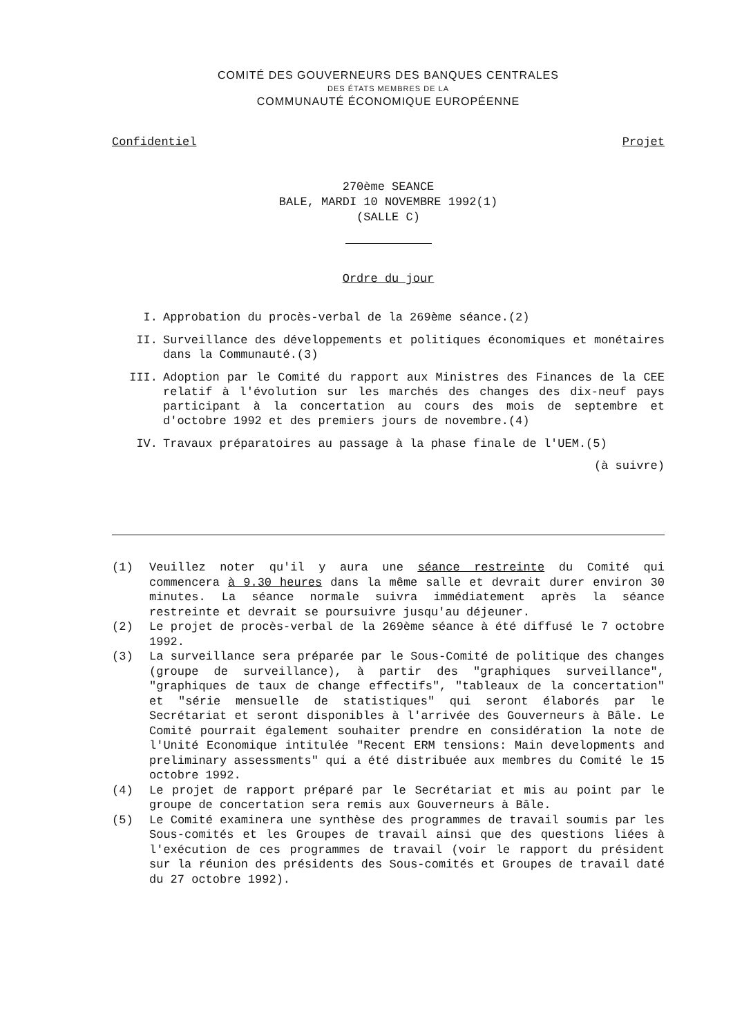COMITÉ DES GOUVERNEURS DES BANQUES CENTRALES
DES ÉTATS MEMBRES DE LA
COMMUNAUTÉ ÉCONOMIQUE EUROPÉENNE
Confidentiel Projet
270ème SEANCE
BALE, MARDI 10 NOVEMBRE 1992(1)
(SALLE C)
Ordre du jour
I. Approbation du procès-verbal de la 269ème séance.(2)
II. Surveillance des développements et politiques économiques et monétaires dans la Communauté.(3)
III. Adoption par le Comité du rapport aux Ministres des Finances de la CEE relatif à l'évolution sur les marchés des changes des dix-neuf pays participant à la concertation au cours des mois de septembre et d'octobre 1992 et des premiers jours de novembre.(4)
IV. Travaux préparatoires au passage à la phase finale de l'UEM.(5)
(à suivre)
(1) Veuillez noter qu'il y aura une séance restreinte du Comité qui commencera à 9.30 heures dans la même salle et devrait durer environ 30 minutes. La séance normale suivra immédiatement après la séance restreinte et devrait se poursuivre jusqu'au déjeuner.
(2) Le projet de procès-verbal de la 269ème séance à été diffusé le 7 octobre 1992.
(3) La surveillance sera préparée par le Sous-Comité de politique des changes (groupe de surveillance), à partir des "graphiques surveillance", "graphiques de taux de change effectifs", "tableaux de la concertation" et "série mensuelle de statistiques" qui seront élaborés par le Secrétariat et seront disponibles à l'arrivée des Gouverneurs à Bâle. Le Comité pourrait également souhaiter prendre en considération la note de l'Unité Economique intitulée "Recent ERM tensions: Main developments and preliminary assessments" qui a été distribuée aux membres du Comité le 15 octobre 1992.
(4) Le projet de rapport préparé par le Secrétariat et mis au point par le groupe de concertation sera remis aux Gouverneurs à Bâle.
(5) Le Comité examinera une synthèse des programmes de travail soumis par les Sous-comités et les Groupes de travail ainsi que des questions liées à l'exécution de ces programmes de travail (voir le rapport du président sur la réunion des présidents des Sous-comités et Groupes de travail daté du 27 octobre 1992).